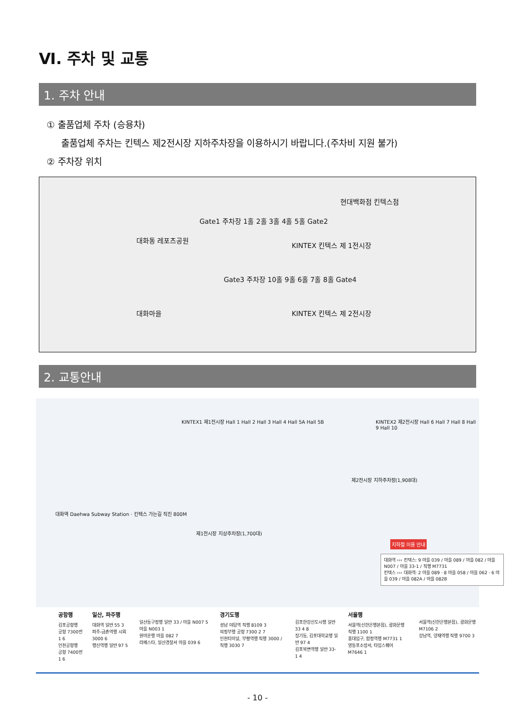Ⅵ. 주차 및 교통
1. 주차 안내
① 출품업체 주차 (승용차)
출품업체 주차는 킨텍스 제2전시장 지하주차장을 이용하시기 바랍니다.(주차비 지원 불가)
② 주차장 위치
대화동 레포츠공원
Gate1 주차장 1홀 2홀 3홀 4홀 5홀 Gate2
현대백화점 킨텍스점
KINTEX 킨텍스 제 1전시장
대화마을
Gate3 주차장 10홀 9홀 6홀 7홀 8홀 Gate4
KINTEX 킨텍스 제 2전시장
2. 교통안내
KINTEX1 제1전시장 Hall 1 Hall 2 Hall 3 Hall 4 Hall 5A Hall 5B
KINTEX2 제2전시장 Hall 6 Hall 7 Hall 8 Hall 9 Hall 10
대화역 Daehwa Subway Station · 킨텍스 가는길 직진 800M
제1전시장 지상주차장(1,700대)
제2전시장 지하주차장(1,908대)
지하철 이용 안내
대화역 ››› 킨텍스: 9 마을 039 / 마을 089 / 마을 082 / 마을 N007 / 마을 33-1 / 직행 M7731
킨텍스 ››› 대화역: 2 마을 089 · 8 마을 058 / 마을 062 · 6 마을 039 / 마을 082A / 마을 082B
공항행
김포공항행
공항 7300번 1 6
인천공항행
공항 7400번 1 6
일산, 파주행
대화역 일반 55 3
파주-금촌역행 시외 3000 6
행신역행 일반 97 5
일산동구청행 일반 33 / 마을 N007 5 마을 N003 1
원마운행 마을 082 7
라페스타, 일산경찰서 마을 039 6
경기도행
성남 야탑역 직행 8109 3
의정부행 공항 7300 2 7
인천터미널, 부평역행 직행 3000 / 직행 3030 7
김포한강신도시행 일반 33 4 8
장기동, 김포대학교행 일반 97 4
김포북변역행 일반 33-1 4
서울행
서울역(신한은행본점), 광화문행 직행 1100 1
홍대입구, 합정역행 M7731 1
영등포소방서, 타임스퀘어 M7646 1
서울역(신한은행본점), 광화문행 M7106 2
강남역, 양재역행 직행 9700 3
- 10 -